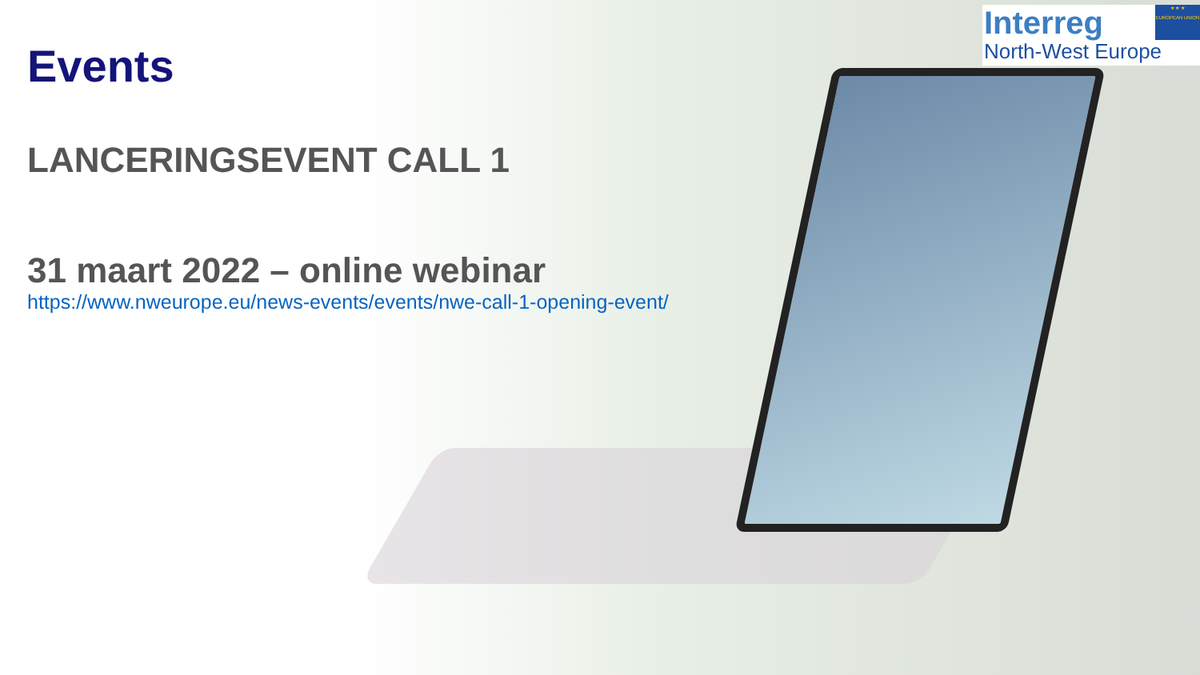Interreg
North-West Europe
★ ★ ★
EUROPEAN UNION
Events
LANCERINGSEVENT CALL 1
31 maart 2022 – online webinar
https://www.nweurope.eu/news-events/events/nwe-call-1-opening-event/